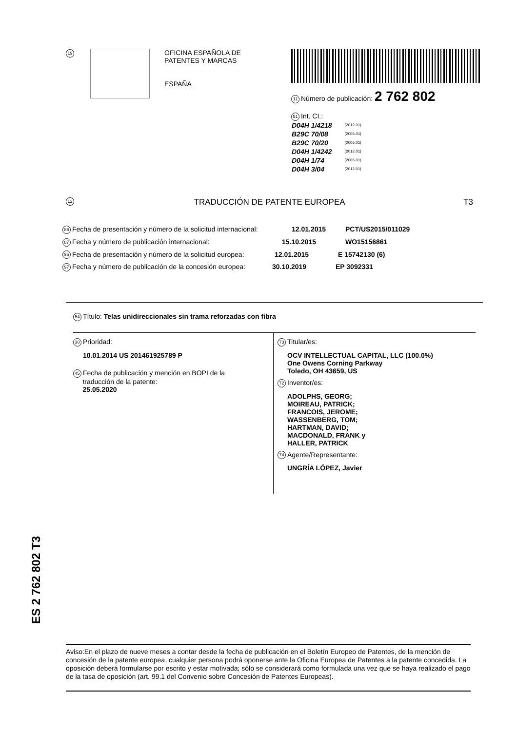19
OFICINA ESPAÑOLA DE
PATENTES Y MARCAS
ESPAÑA
11 Número de publicación: 2 762 802
51 Int. CI.:
| D04H 1/4218 | (2012.01) |
| B29C 70/08 | (2006.01) |
| B29C 70/20 | (2006.01) |
| D04H 1/4242 | (2012.01) |
| D04H 1/74 | (2006.01) |
| D04H 3/04 | (2012.01) |
12 TRADUCCIÓN DE PATENTE EUROPEA T3
86 Fecha de presentación y número de la solicitud internacional: 12.01.2015 PCT/US2015/011029
87 Fecha y número de publicación internacional: 15.10.2015 WO15156861
96 Fecha de presentación y número de la solicitud europea: 12.01.2015 E 15742130 (6)
97 Fecha y número de publicación de la concesión europea: 30.10.2019 EP 3092331
54 Título: Telas unidireccionales sin trama reforzadas con fibra
30 Prioridad:
10.01.2014 US 201461925789 P
45 Fecha de publicación y mención en BOPI de la
traducción de la patente:
25.05.2020
73 Titular/es:
OCV INTELLECTUAL CAPITAL, LLC (100.0%)
One Owens Corning Parkway
Toledo, OH 43659, US
72 Inventor/es:
ADOLPHS, GEORG;
MOIREAU, PATRICK;
FRANCOIS, JEROME;
WASSENBERG, TOM;
HARTMAN, DAVID;
MACDONALD, FRANK y
HALLER, PATRICK
74 Agente/Representante:
UNGRÍA LÓPEZ, Javier
ES 2 762 802 T3
Aviso:En el plazo de nueve meses a contar desde la fecha de publicación en el Boletín Europeo de Patentes, de la mención de concesión de la patente europea, cualquier persona podrá oponerse ante la Oficina Europea de Patentes a la patente concedida. La oposición deberá formularse por escrito y estar motivada; sólo se considerará como formulada una vez que se haya realizado el pago de la tasa de oposición (art. 99.1 del Convenio sobre Concesión de Patentes Europeas).